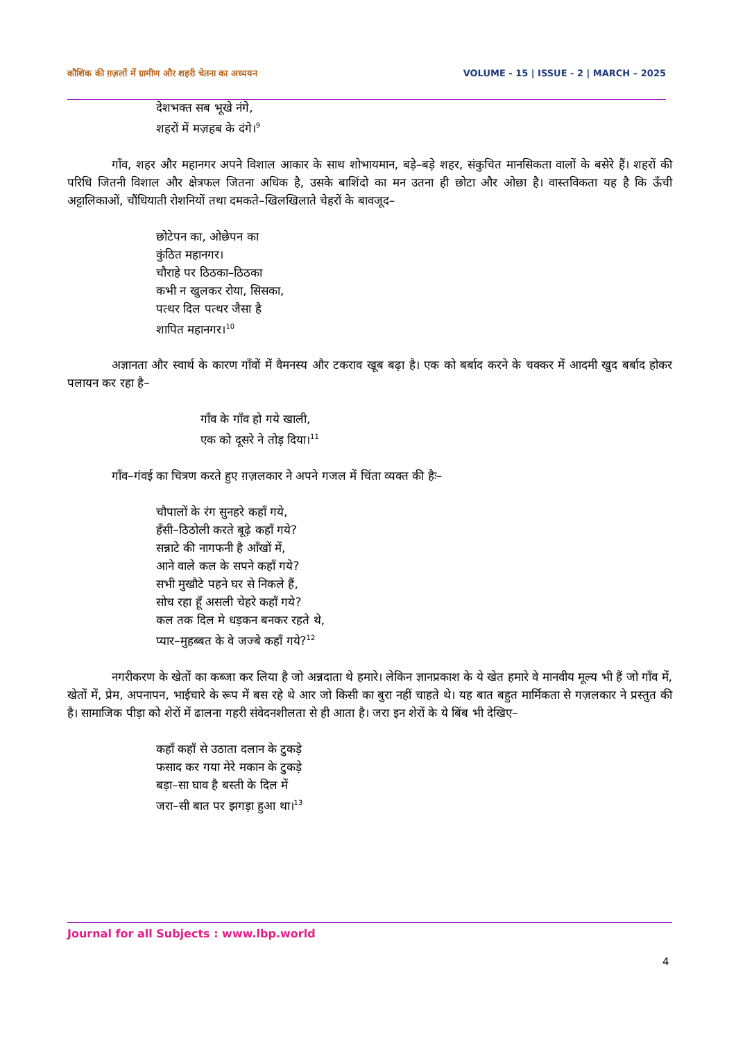कौशिक की ग़ज़लों में ग्रामीण और शहरी चेतना का अध्ययन VOLUME - 15 | ISSUE - 2 | MARCH – 2025
देशभक्त सब भूखे नंगे,
शहरों में मज़हब के दंगे।<sup>9</sup>
गाँव, शहर और महानगर अपने विशाल आकार के साथ शोभायमान, बड़े–बड़े शहर, संकुचित मानसिकता वालों के बसेरे हैं। शहरों की परिधि जितनी विशाल और क्षेत्रफल जितना अधिक है, उसके बाशिंदो का मन उतना ही छोटा और ओछा है। वास्तविकता यह है कि ऊँची अट्टालिकाओं, चौंधियाती रोशनियों तथा दमकते–खिलखिलाते चेहरों के बावजूद–
छोटेपन का, ओछेपन का
कुंठित महानगर।
चौराहे पर ठिठका–ठिठका
कभी न खुलकर रोया, सिसका,
पत्थर दिल पत्थर जैसा है
शापित महानगर।<sup>10</sup>
अज्ञानता और स्वार्थ के कारण गाँवों में वैमनस्य और टकराव खूब बढ़ा है। एक को बर्बाद करने के चक्कर में आदमी खुद बर्बाद होकर पलायन कर रहा है–
गाँव के गाँव हो गये खाली,
एक को दूसरे ने तोड़ दिया।<sup>11</sup>
गाँव–गंवई का चित्रण करते हुए ग़ज़लकार ने अपने गजल में चिंता व्यक्त की हैः–
चौपालों के रंग सुनहरे कहाँ गये,
हँसी–ठिठोली करते बूढ़े कहाँ गये?
सन्नाटे की नागफनी है आँखों में,
आने वाले कल के सपने कहाँ गये?
सभी मुखौटे पहने घर से निकले हैं,
सोच रहा हूँ असली चेहरे कहाँ गये?
कल तक दिल मे धड़कन बनकर रहते थे,
प्यार–मुहब्बत के वे जज्बे कहाँ गये?<sup>12</sup>
नगरीकरण के खेतों का कब्जा कर लिया है जो अन्नदाता थे हमारे। लेकिन ज्ञानप्रकाश के ये खेत हमारे वे मानवीय मूल्य भी हैं जो गाँव में, खेतों में, प्रेम, अपनापन, भाईचारे के रूप में बस रहे थे आर जो किसी का बुरा नहीं चाहते थे। यह बात बहुत मार्मिकता से गज़लकार ने प्रस्तुत की है। सामाजिक पीड़ा को शेरों में ढालना गहरी संवेदनशीलता से ही आता है। जरा इन शेरों के ये बिंब भी देखिए–
कहाँ कहाँ से उठाता दलान के टुकड़े
फसाद कर गया मेरे मकान के टुकड़े
बड़ा–सा घाव है बस्ती के दिल में
जरा–सी बात पर झगड़ा हुआ था।<sup>13</sup>
Journal for all Subjects : www.lbp.world
4